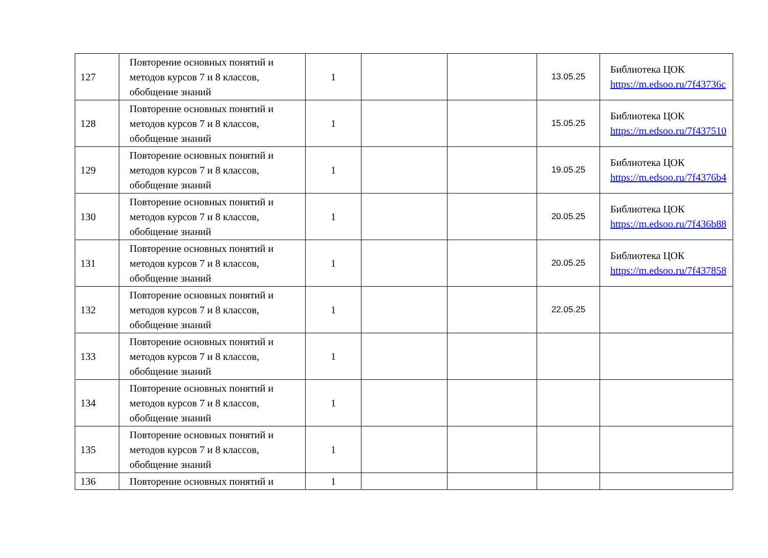| 127 | Повторение основных понятий и методов курсов 7 и 8 классов, обобщение знаний | 1 | | | 13.05.25 | Библиотека ЦОК https://m.edsoo.ru/7f43736c |
| 128 | Повторение основных понятий и методов курсов 7 и 8 классов, обобщение знаний | 1 | | | 15.05.25 | Библиотека ЦОК https://m.edsoo.ru/7f437510 |
| 129 | Повторение основных понятий и методов курсов 7 и 8 классов, обобщение знаний | 1 | | | 19.05.25 | Библиотека ЦОК https://m.edsoo.ru/7f4376b4 |
| 130 | Повторение основных понятий и методов курсов 7 и 8 классов, обобщение знаний | 1 | | | 20.05.25 | Библиотека ЦОК https://m.edsoo.ru/7f436b88 |
| 131 | Повторение основных понятий и методов курсов 7 и 8 классов, обобщение знаний | 1 | | | 20.05.25 | Библиотека ЦОК https://m.edsoo.ru/7f437858 |
| 132 | Повторение основных понятий и методов курсов 7 и 8 классов, обобщение знаний | 1 | | | 22.05.25 | |
| 133 | Повторение основных понятий и методов курсов 7 и 8 классов, обобщение знаний | 1 | | | | |
| 134 | Повторение основных понятий и методов курсов 7 и 8 классов, обобщение знаний | 1 | | | | |
| 135 | Повторение основных понятий и методов курсов 7 и 8 классов, обобщение знаний | 1 | | | | |
| 136 | Повторение основных понятий и | 1 | | | | |